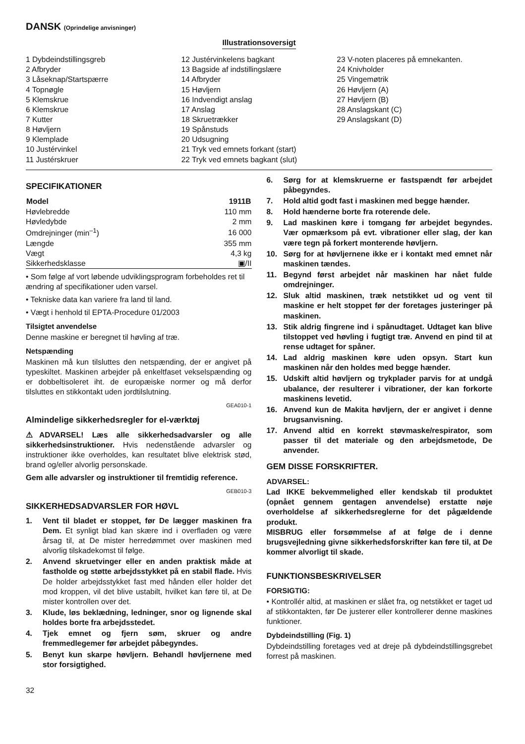DANSK (Oprindelige anvisninger)
Illustrationsoversigt
1 Dybdeindstillingsgreb
2 Afbryder
3 Låseknap/Startspærre
4 Topnøgle
5 Klemskrue
6 Klemskrue
7 Kutter
8 Høvljern
9 Klemplade
10 Justérvinkel
11 Justérskruer
12 Justérvinkelens bagkant
13 Bagside af indstillingslære
14 Afbryder
15 Høvljern
16 Indvendigt anslag
17 Anslag
18 Skruetrækker
19 Spånstuds
20 Udsugning
21 Tryk ved emnets forkant (start)
22 Tryk ved emnets bagkant (slut)
23 V-noten placeres på emnekanten.
24 Knivholder
25 Vingemøtrik
26 Høvljern (A)
27 Høvljern (B)
28 Anslagskant (C)
29 Anslagskant (D)
SPECIFIKATIONER
| Model | 1911B |
| --- | --- |
| Høvlebredde | 110 mm |
| Høvledybde | 2 mm |
| Omdrejninger (min<sup>–1</sup>) | 16 000 |
| Længde | 355 mm |
| Vægt | 4,3 kg |
| Sikkerhedsklasse | ▣/II |
• Som følge af vort løbende udviklingsprogram forbeholdes ret til ændring af specifikationer uden varsel.
• Tekniske data kan variere fra land til land.
• Vægt i henhold til EPTA-Procedure 01/2003
Tilsigtet anvendelse
Denne maskine er beregnet til høvling af træ.
Netspænding
Maskinen må kun tilsluttes den netspænding, der er angivet på typeskiltet. Maskinen arbejder på enkeltfaset vekselspænding og er dobbeltisoleret iht. de europæiske normer og må derfor tilsluttes en stikkontakt uden jordtilslutning.
GEA010-1
Almindelige sikkerhedsregler for el-værktøj
⚠ADVARSEL! Læs alle sikkerhedsadvarsler og alle sikkerhedsinstruktioner. Hvis nedenstående advarsler og instruktioner ikke overholdes, kan resultatet blive elektrisk stød, brand og/eller alvorlig personskade.
Gem alle advarsler og instruktioner til fremtidig reference.
GEB010-3
SIKKERHEDSADVARSLER FOR HØVL
1. Vent til bladet er stoppet, før De lægger maskinen fra Dem. Et synligt blad kan skære ind i overfladen og være årsag til, at De mister herredømmet over maskinen med alvorlig tilskadekomst til følge.
2. Anvend skruetvinger eller en anden praktisk måde at fastholde og støtte arbejdsstykket på en stabil flade. Hvis De holder arbejdsstykket fast med hånden eller holder det mod kroppen, vil det blive ustabilt, hvilket kan føre til, at De mister kontrollen over det.
3. Klude, løs beklædning, ledninger, snor og lignende skal holdes borte fra arbejdsstedet.
4. Tjek emnet og fjern søm, skruer og andre fremmedlegemer før arbejdet påbegyndes.
5. Benyt kun skarpe høvljern. Behandl høvljernene med stor forsigtighed.
6. Sørg for at klemskruerne er fastspændt før arbejdet påbegyndes.
7. Hold altid godt fast i maskinen med begge hænder.
8. Hold hænderne borte fra roterende dele.
9. Lad maskinen køre i tomgang før arbejdet begyndes. Vær opmærksom på evt. vibrationer eller slag, der kan være tegn på forkert monterende høvljern.
10. Sørg for at høvljernene ikke er i kontakt med emnet når maskinen tændes.
11. Begynd først arbejdet når maskinen har nået fulde omdrejninger.
12. Sluk altid maskinen, træk netstikket ud og vent til maskine er helt stoppet før der foretages justeringer på maskinen.
13. Stik aldrig fingrene ind i spånudtaget. Udtaget kan blive tilstoppet ved høvling i fugtigt træ. Anvend en pind til at rense udtaget for spåner.
14. Lad aldrig maskinen køre uden opsyn. Start kun maskinen når den holdes med begge hænder.
15. Udskift altid høvljern og trykplader parvis for at undgå ubalance, der resulterer i vibrationer, der kan forkorte maskinens levetid.
16. Anvend kun de Makita høvljern, der er angivet i denne brugsanvisning.
17. Anvend altid en korrekt støvmaske/respirator, som passer til det materiale og den arbejdsmetode, De anvender.
GEM DISSE FORSKRIFTER.
ADVARSEL:
Lad IKKE bekvemmelighed eller kendskab til produktet (opnået gennem gentagen anvendelse) erstatte nøje overholdelse af sikkerhedsreglerne for det pågældende produkt.
MISBRUG eller forsømmelse af at følge de i denne brugsvejledning givne sikkerhedsforskrifter kan føre til, at De kommer alvorligt til skade.
FUNKTIONSBESKRIVELSER
FORSIGTIG:
• Kontrollér altid, at maskinen er slået fra, og netstikket er taget ud af stikkontakten, før De justerer eller kontrollerer denne maskines funktioner.
Dybdeindstilling (Fig. 1)
Dybdeindstilling foretages ved at dreje på dybdeindstillingsgrebet forrest på maskinen.
32